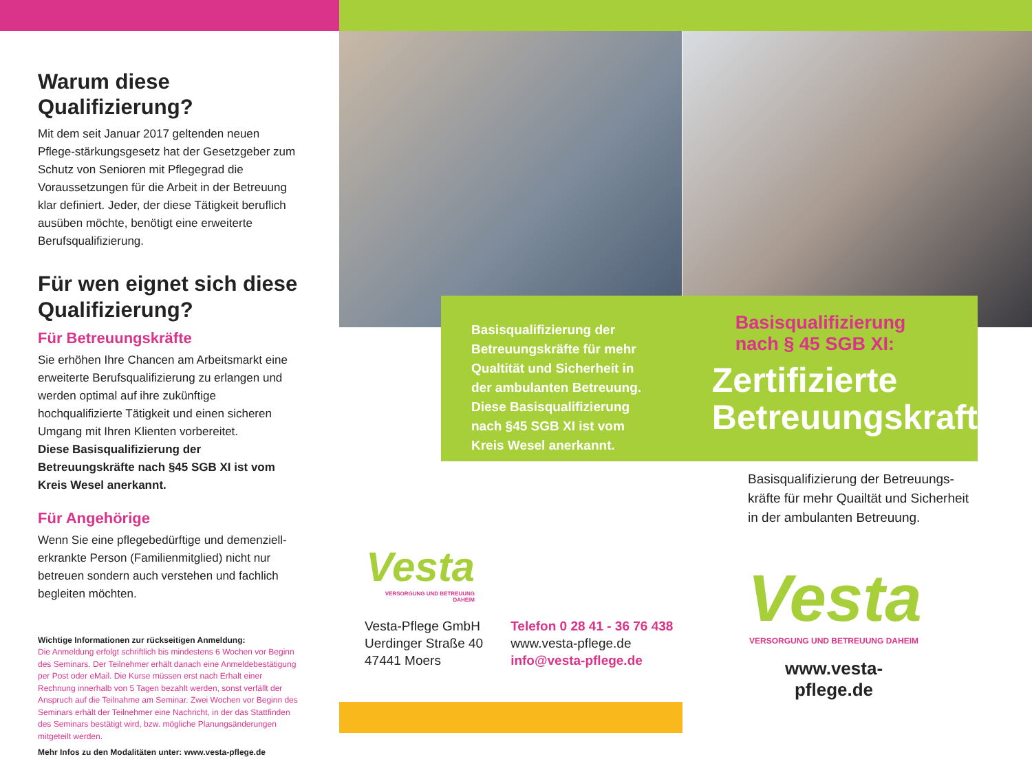Warum diese Qualifizierung?
Mit dem seit Januar 2017 geltenden neuen Pflege-stärkungsgesetz hat der Gesetzgeber zum Schutz von Senioren mit Pflegegrad die Voraussetzungen für die Arbeit in der Betreuung klar definiert. Jeder, der diese Tätigkeit beruflich ausüben möchte, benötigt eine erweiterte Berufsqualifizierung.
Für wen eignet sich diese Qualifizierung?
Für Betreuungskräfte
Sie erhöhen Ihre Chancen am Arbeitsmarkt eine erweiterte Berufsqualifizierung zu erlangen und werden optimal auf ihre zukünftige hochqualifizierte Tätigkeit und einen sicheren Umgang mit Ihren Klienten vorbereitet.
Diese Basisqualifizierung der Betreuungskräfte nach §45 SGB XI ist vom Kreis Wesel anerkannt.
Für Angehörige
Wenn Sie eine pflegebedürftige und demenziell-erkrankte Person (Familienmitglied) nicht nur betreuen sondern auch verstehen und fachlich begleiten möchten.
Wichtige Informationen zur rückseitigen Anmeldung:
Die Anmeldung erfolgt schriftlich bis mindestens 6 Wochen vor Beginn des Seminars. Der Teilnehmer erhält danach eine Anmeldebestätigung per Post oder eMail. Die Kurse müssen erst nach Erhalt einer Rechnung innerhalb von 5 Tagen bezahlt werden, sonst verfällt der Anspruch auf die Teilnahme am Seminar. Zwei Wochen vor Beginn des Seminars erhält der Teilnehmer eine Nachricht, in der das Stattfinden des Seminars bestätigt wird, bzw. mögliche Planungsänderungen mitgeteilt werden.
Mehr Infos zu den Modalitäten unter: www.vesta-pflege.de
Basisqualifizierung der Betreuungskräfte für mehr Qualtität und Sicherheit in der ambulanten Betreuung. Diese Basisqualifizierung nach §45 SGB XI ist vom Kreis Wesel anerkannt.
Basisqualifizierung
nach § 45 SGB XI:
Zertifizierte
Betreuungskraft
Basisqualifizierung der Betreuungs-kräfte für mehr Quailtät und Sicherheit in der ambulanten Betreuung.
Vesta
VERSORGUNG UND BETREUUNG DAHEIM
Vesta-Pflege GmbH
Uerdinger Straße 40
47441 Moers
Telefon 0 28 41 - 36 76 438
www.vesta-pflege.de
info@vesta-pflege.de
Vesta
VERSORGUNG UND BETREUUNG DAHEIM
www.vesta-pflege.de